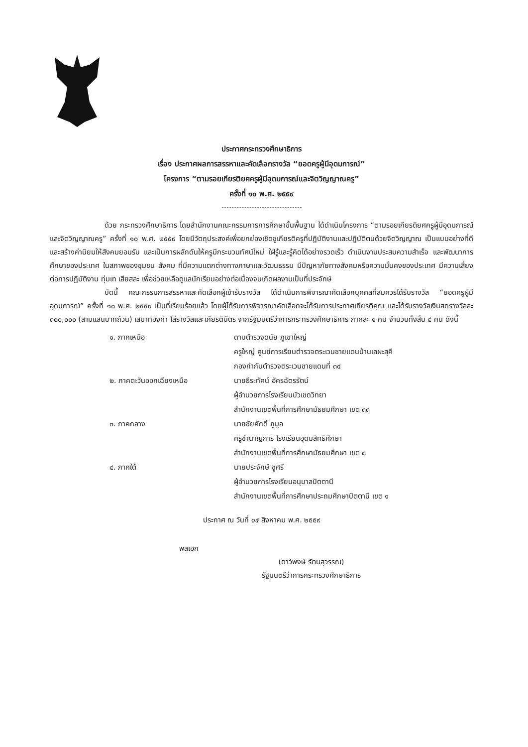ประกาศกระทรวงศึกษาธิการ
เรื่อง ประกาศผลการสรรหาและคัดเลือกรางวัล “ยอดครูผู้มีอุดมการณ์”
โครงการ “ตามรอยเกียรติยศครูผู้มีอุดมการณ์และจิตวิญญาณครู”
ครั้งที่ ๑๐ พ.ศ. ๒๕๕๙
ด้วย กระทรวงศึกษาธิการ โดยสำนักงานคณะกรรมการการศึกษาขั้นพื้นฐาน ได้ดำเนินโครงการ “ตามรอยเกียรติยศครูผู้มีอุดมการณ์และจิตวิญญาณครู” ครั้งที่ ๑๐ พ.ศ. ๒๕๕๙ โดยมีวัตถุประสงค์เพื่อยกย่องเชิดชูเกียรติครูที่ปฏิบัติงานและปฏิบัติตนด้วยจิตวิญญาณ เป็นแบบอย่างที่ดี และสร้างค่านิยมให้สังคมยอมรับ และเป็นการผลักดันให้ครูมีกระบวนทัศน์ใหม่ ใฝ่รู้และรู้คิดได้อย่างรวดเร็ว ดำเนินงานประสบความสำเร็จ และพัฒนาการศึกษาของประเทศ ในสภาพของชุมชน สังคม ที่มีความแตกต่างทางภาษาและวัฒนธรรม มีปัญหาภัยทางสังคมหรือความมั่นคงของประเทศ มีความเสี่ยงต่อการปฏิบัติงาน ทุ่มเท เสียสละ เพื่อช่วยเหลือดูแลนักเรียนอย่างต่อเนื่องจนเกิดผลงานเป็นที่ประจักษ์
บัดนี้ คณะกรรมการสรรหาและคัดเลือกผู้เข้ารับรางวัล ได้ดำเนินการพิจารณาคัดเลือกบุคคลที่สมควรได้รับรางวัล “ยอดครูผู้มีอุดมการณ์” ครั้งที่ ๑๐ พ.ศ. ๒๕๕๙ เป็นที่เรียบร้อยแล้ว โดยผู้ได้รับการพิจารณาคัดเลือกจะได้รับการประกาศเกียรติคุณ และได้รับรางวัลเงินสดรางวัลละ ๓๐๐,๐๐๐ (สามแสนบาทถ้วน) เสมาทองคำ โล่รางวัลและเกียรติบัตร จากรัฐมนตรีว่าการกระทรวงศึกษาธิการ ภาคละ ๑ คน จำนวนทั้งสิ้น ๔ คน ดังนี้
| ๑. ภาคเหนือ | ดาบตำรวจดนัย ภูเขาใหญ่ ครูใหญ่ ศูนย์การเรียนตำรวจตระเวนชายแดนบ้านเลผะสุคี กองกำกับตำรวจตระเวนชายแดนที่ ๓๔ |
| ๒. ภาคตะวันออกเฉียงเหนือ | นายธีระทัศน์ อัครฉัตรรัตน์ ผู้อำนวยการโรงเรียนบัวเชดวิทยา สำนักงานเขตพื้นที่การศึกษามัธยมศึกษา เขต ๓๓ |
| ๓. ภาคกลาง | นายชัยศักดิ์ ภูมูล ครูชำนาญการ โรงเรียนอุดมสิทธิศึกษา สำนักงานเขตพื้นที่การศึกษามัธยมศึกษา เขต ๘ |
| ๔. ภาคใต้ | นายประจักษ์ ชูศรี ผู้อำนวยการโรงเรียนอนุบาลปัตตานี สำนักงานเขตพื้นที่การศึกษาประถมศึกษาปัตตานี เขต ๑ |
ประกาศ ณ วันที่ ๑๕ สิงหาคม พ.ศ. ๒๕๕๙
พลเอก
(ดาว์พงษ์ รัตนสุวรรณ)
รัฐมนตรีว่าการกระทรวงศึกษาธิการ